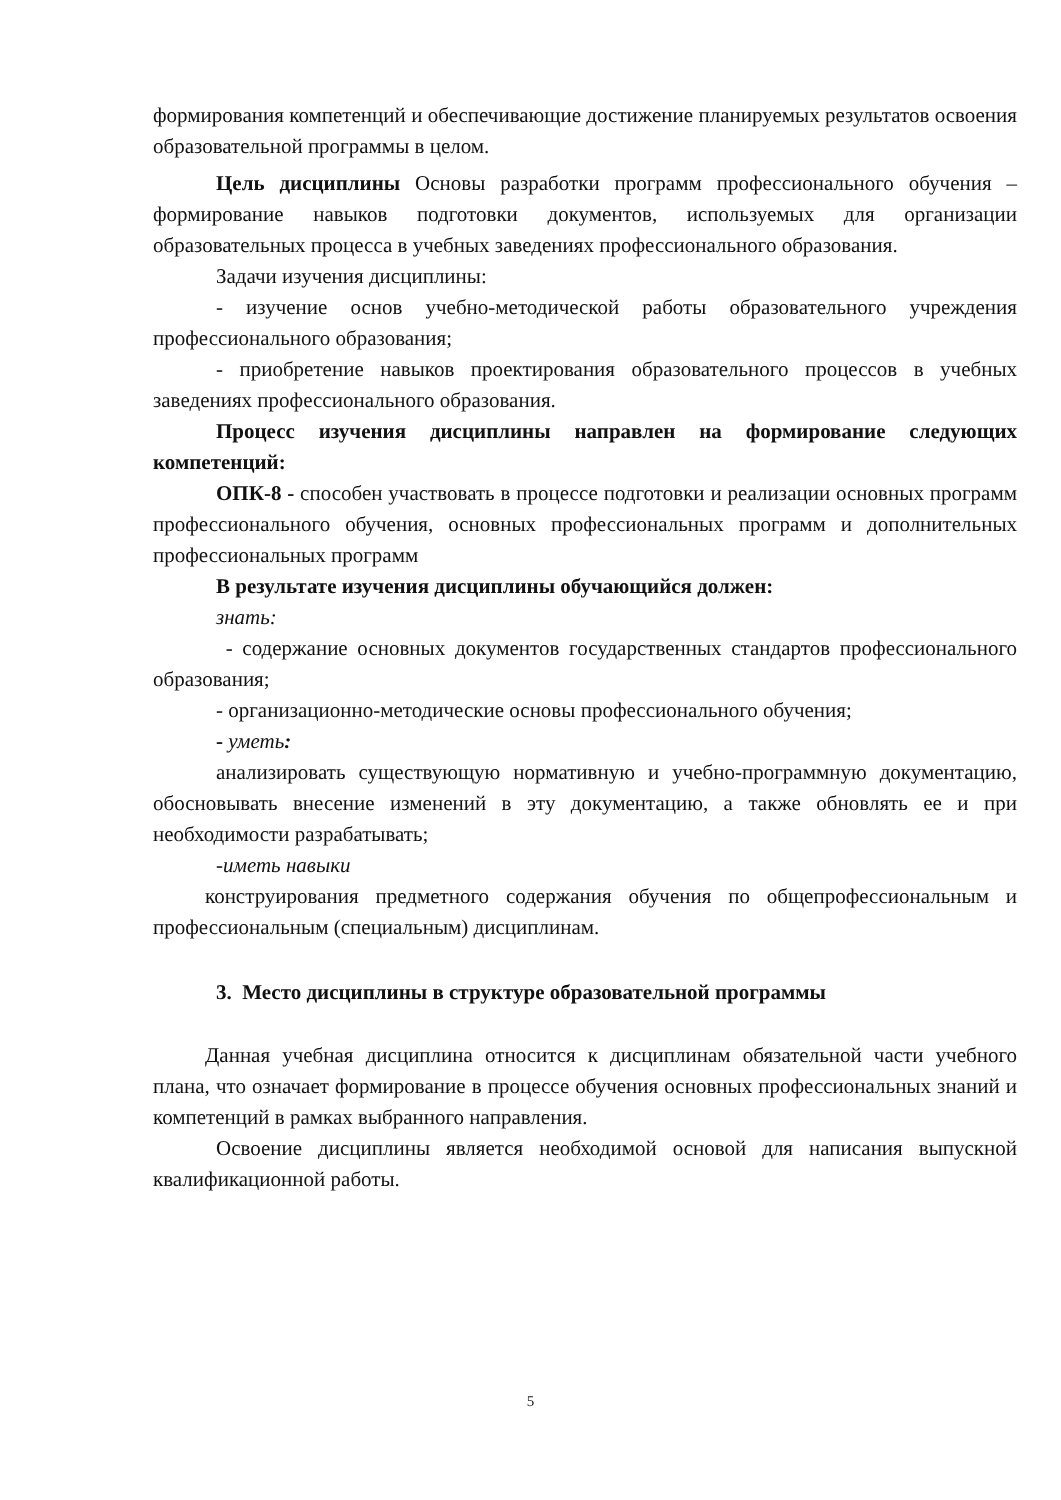формирования компетенций и обеспечивающие достижение планируемых результатов освоения образовательной программы в целом.
Цель дисциплины Основы разработки программ профессионального обучения – формирование навыков подготовки документов, используемых для организации образовательных процесса в учебных заведениях профессионального образования.
Задачи изучения дисциплины:
- изучение основ учебно-методической работы образовательного учреждения профессионального образования;
- приобретение навыков проектирования образовательного процессов в учебных заведениях профессионального образования.
Процесс изучения дисциплины направлен на формирование следующих компетенций:
ОПК-8 - способен участвовать в процессе подготовки и реализации основных программ профессионального обучения, основных профессиональных программ и дополнительных профессиональных программ
В результате изучения дисциплины обучающийся должен:
знать:
- содержание основных документов государственных стандартов профессионального образования;
- организационно-методические основы профессионального обучения;
- уметь:
анализировать существующую нормативную и учебно-программную документацию, обосновывать внесение изменений в эту документацию, а также обновлять ее и при необходимости разрабатывать;
-иметь навыки
конструирования предметного содержания обучения по общепрофессиональным и профессиональным (специальным) дисциплинам.
3. Место дисциплины в структуре образовательной программы
Данная учебная дисциплина относится к дисциплинам обязательной части учебного плана, что означает формирование в процессе обучения основных профессиональных знаний и компетенций в рамках выбранного направления.
Освоение дисциплины является необходимой основой для написания выпускной квалификационной работы.
5